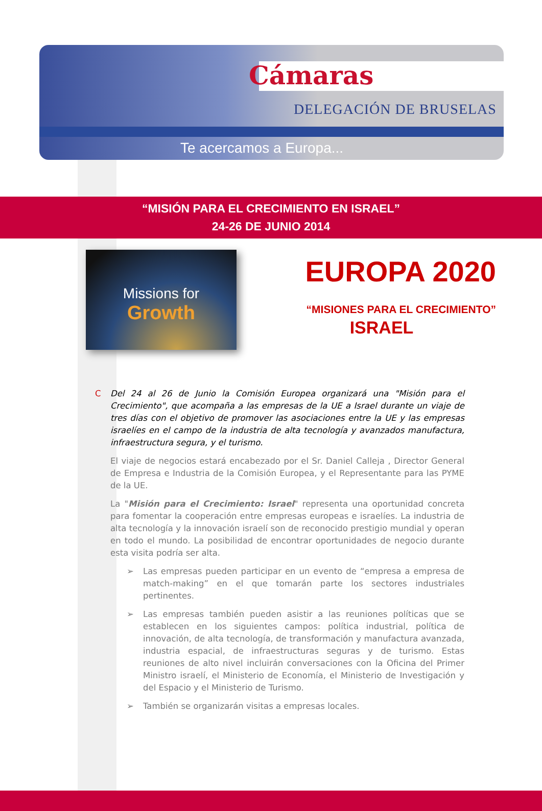Cámaras
DELEGACIÓN DE BRUSELAS
Te acercamos a Europa...
“MISIÓN PARA EL CRECIMIENTO EN ISRAEL”
24-26 DE JUNIO 2014
Missions for
Growth
EUROPA 2020
“MISIONES PARA EL CRECIMIENTO”
ISRAEL
C Del 24 al 26 de Junio la Comisión Europea organizará una "Misión para el Crecimiento", que acompaña a las empresas de la UE a Israel durante un viaje de tres días con el objetivo de promover las asociaciones entre la UE y las empresas israelíes en el campo de la industria de alta tecnología y avanzados manufactura, infraestructura segura, y el turismo.
El viaje de negocios estará encabezado por el Sr. Daniel Calleja , Director General de Empresa e Industria de la Comisión Europea, y el Representante para las PYME de la UE.
La "Misión para el Crecimiento: Israel" representa una oportunidad concreta para fomentar la cooperación entre empresas europeas e israelíes. La industria de alta tecnología y la innovación israelí son de reconocido prestigio mundial y operan en todo el mundo. La posibilidad de encontrar oportunidades de negocio durante esta visita podría ser alta.
➢ Las empresas pueden participar en un evento de “empresa a empresa de match-making” en el que tomarán parte los sectores industriales pertinentes.
➢ Las empresas también pueden asistir a las reuniones políticas que se establecen en los siguientes campos: política industrial, política de innovación, de alta tecnología, de transformación y manufactura avanzada, industria espacial, de infraestructuras seguras y de turismo. Estas reuniones de alto nivel incluirán conversaciones con la Oficina del Primer Ministro israelí, el Ministerio de Economía, el Ministerio de Investigación y del Espacio y el Ministerio de Turismo.
➢ También se organizarán visitas a empresas locales.